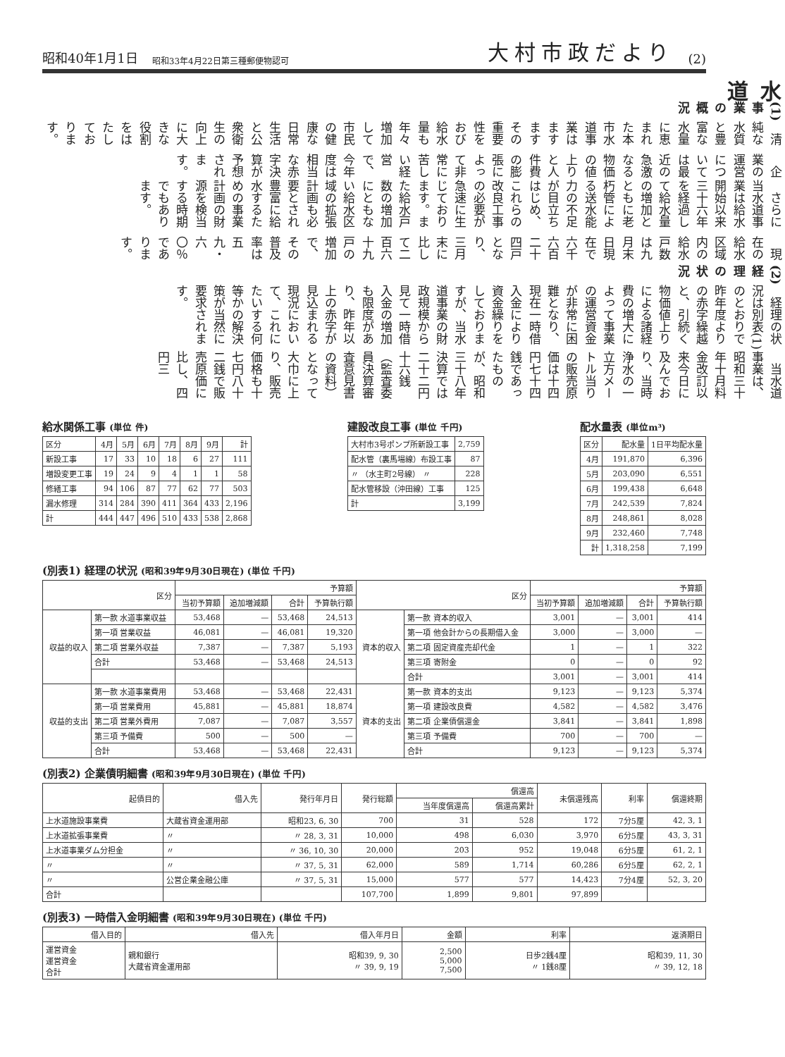昭和40年1月1日 昭和33年4月22日第三種郵便物認可 大村市政だより (2)
水道
(1) 事業の概況
　清純な水質と豊富な水量に恵まれた本市水道事業はますますその重要性をおび給水量も年々増加して市民の健康な日常生活と公衆衛生の向上に大きな役割をはたしております。
　企業の運営については最近の急激なる物価の値上りと人件費の膨張によって非常に苦しい経営で、今年度は相当な赤字決算が予想されます。
　さらに当水道事業は給水開始以来三十六年を経過して給水量の増加とともに老朽管による送水能力の不足が目立ちはじめ、これらの改良工事の必要が急速に生じております。また給水戸数の増加にともない給水区域の拡張計画も必要とされ豊富に給水するための事業計画の財源を検当する時期でもあります。
　現在の給水区域内の給水戸数は九月末日現在で六千六百二十四戸となり、三月末に比して二百六十九戸の増加で、その普及率は五九・六〇％であります。
(2) 経理の状況
　経理の状況は別表(1)のとおりで昨年度よりの赤字繰越と、引続く物価値上りによる諸経費の増大によって事業の運営資金が非常に困難となり、現在一時借入金により資金繰りをしておりますが、当水道事業の財政規模から見て一時借入金の増加も限度があり、昨年以上の赤字が見込まれる現況において、これにたいする何等かの解決策が当然に要求されます。
　当水道事業は、昭和三十年十月料金改訂以来今日に及んでおり、当時浄水の一立方メートル当りの販売原価は十四円七十四銭であったものが、昭和三十八年決算では二十二円十六銭（監査委員決算審査意見書の資料）となって大巾に上り、販売価格も十七円八十二銭で販売原価に比し、四円三
給水関係工事 (単位 件)
| 区分 | 4月 | 5月 | 6月 | 7月 | 8月 | 9月 | 計 |
| --- | --- | --- | --- | --- | --- | --- | --- |
| 新設工事 | 17 | 33 | 10 | 18 | 6 | 27 | 111 |
| 増設変更工事 | 19 | 24 | 9 | 4 | 1 | 1 | 58 |
| 修繕工事 | 94 | 106 | 87 | 77 | 62 | 77 | 503 |
| 漏水修理 | 314 | 284 | 390 | 411 | 364 | 433 | 2,196 |
| 計 | 444 | 447 | 496 | 510 | 433 | 538 | 2,868 |
建設改良工事 (単位 千円)
| 大村市3号ポンプ所新設工事 | 2,759 |
| 配水管（裏馬場線）布設工事 | 87 |
| 〃 （水主町2号線） 〃 | 228 |
| 配水管移設（沖田線）工事 | 125 |
| 計 | 3,199 |
配水量表 (単位m³)
| 区分 | 配水量 | 1日平均配水量 |
| --- | --- | --- |
| 4月 | 191,870 | 6,396 |
| 5月 | 203,090 | 6,551 |
| 6月 | 199,438 | 6,648 |
| 7月 | 242,539 | 7,824 |
| 8月 | 248,861 | 8,028 |
| 9月 | 232,460 | 7,748 |
| 計 | 1,318,258 | 7,199 |
(別表1) 経理の状況 (昭和39年9月30日現在) (単位 千円)
| 区分 | | 予算額 | | | | 区分 | | 予算額 | | | |
| --- | --- | --- | --- | --- | --- | --- | --- | --- | --- | --- | --- |
| | | 当初予算額 | 追加増減額 | 合計 | 予算執行額 | | | 当初予算額 | 追加増減額 | 合計 | 予算執行額 |
| 収益的収入 | 第一款 水道事業収益 | 53,468 | — | 53,468 | 24,513 | 資本的収入 | 第一款 資本的収入 | 3,001 | — | 3,001 | 414 |
| | 第一項 営業収益 | 46,081 | — | 46,081 | 19,320 | | 第一項 他会計からの長期借入金 | 3,000 | — | 3,000 | — |
| | 第二項 営業外収益 | 7,387 | — | 7,387 | 5,193 | | 第二項 固定資産売却代金 | 1 | — | 1 | 322 |
| | 合計 | 53,468 | — | 53,468 | 24,513 | | 第三項 寄附金 | 0 | — | 0 | 92 |
| | | | | | | | 合計 | 3,001 | — | 3,001 | 414 |
| 収益的支出 | 第一款 水道事業費用 | 53,468 | — | 53,468 | 22,431 | 資本的支出 | 第一款 資本的支出 | 9,123 | — | 9,123 | 5,374 |
| | 第一項 営業費用 | 45,881 | — | 45,881 | 18,874 | | 第一項 建設改良費 | 4,582 | — | 4,582 | 3,476 |
| | 第二項 営業外費用 | 7,087 | — | 7,087 | 3,557 | | 第二項 企業債償還金 | 3,841 | — | 3,841 | 1,898 |
| | 第三項 予備費 | 500 | — | 500 | — | | 第三項 予備費 | 700 | — | 700 | — |
| | 合計 | 53,468 | — | 53,468 | 22,431 | | 合計 | 9,123 | — | 9,123 | 5,374 |
(別表2) 企業債明細書 (昭和39年9月30日現在) (単位 千円)
| 起債目的 | 借入先 | 発行年月日 | 発行総額 | 償還高 | | 未償還残高 | 利率 | 償還終期 |
| --- | --- | --- | --- | --- | --- | --- | --- | --- |
| | | | | 当年度償還高 | 償還高累計 | | | |
| 上水道施設事業費 | 大蔵省資金運用部 | 昭和23, 6, 30 | 700 | 31 | 528 | 172 | 7分5厘 | 42, 3, 1 |
| 上水道拡張事業費 | 〃 | 〃 28, 3, 31 | 10,000 | 498 | 6,030 | 3,970 | 6分5厘 | 43, 3, 31 |
| 上水道事業ダム分担金 | 〃 | 〃 36, 10, 30 | 20,000 | 203 | 952 | 19,048 | 6分5厘 | 61, 2, 1 |
| 〃 | 〃 | 〃 37, 5, 31 | 62,000 | 589 | 1,714 | 60,286 | 6分5厘 | 62, 2, 1 |
| 〃 | 公営企業金融公庫 | 〃 37, 5, 31 | 15,000 | 577 | 577 | 14,423 | 7分4厘 | 52, 3, 20 |
| 合計 | | | 107,700 | 1,899 | 9,801 | 97,899 | | |
(別表3) 一時借入金明細書 (昭和39年9月30日現在) (単位 千円)
| 借入目的 | 借入先 | 借入年月日 | 金額 | 利率 | 返済期日 |
| --- | --- | --- | --- | --- | --- |
| 運営資金 運営資金 合計 | 親和銀行 大蔵省資金運用部 | 昭和39, 9, 30 〃 39, 9, 19 | 2,500 5,000 7,500 | 日歩2銭4厘 〃 1銭8厘 | 昭和39, 11, 30 〃 39, 12, 18 |